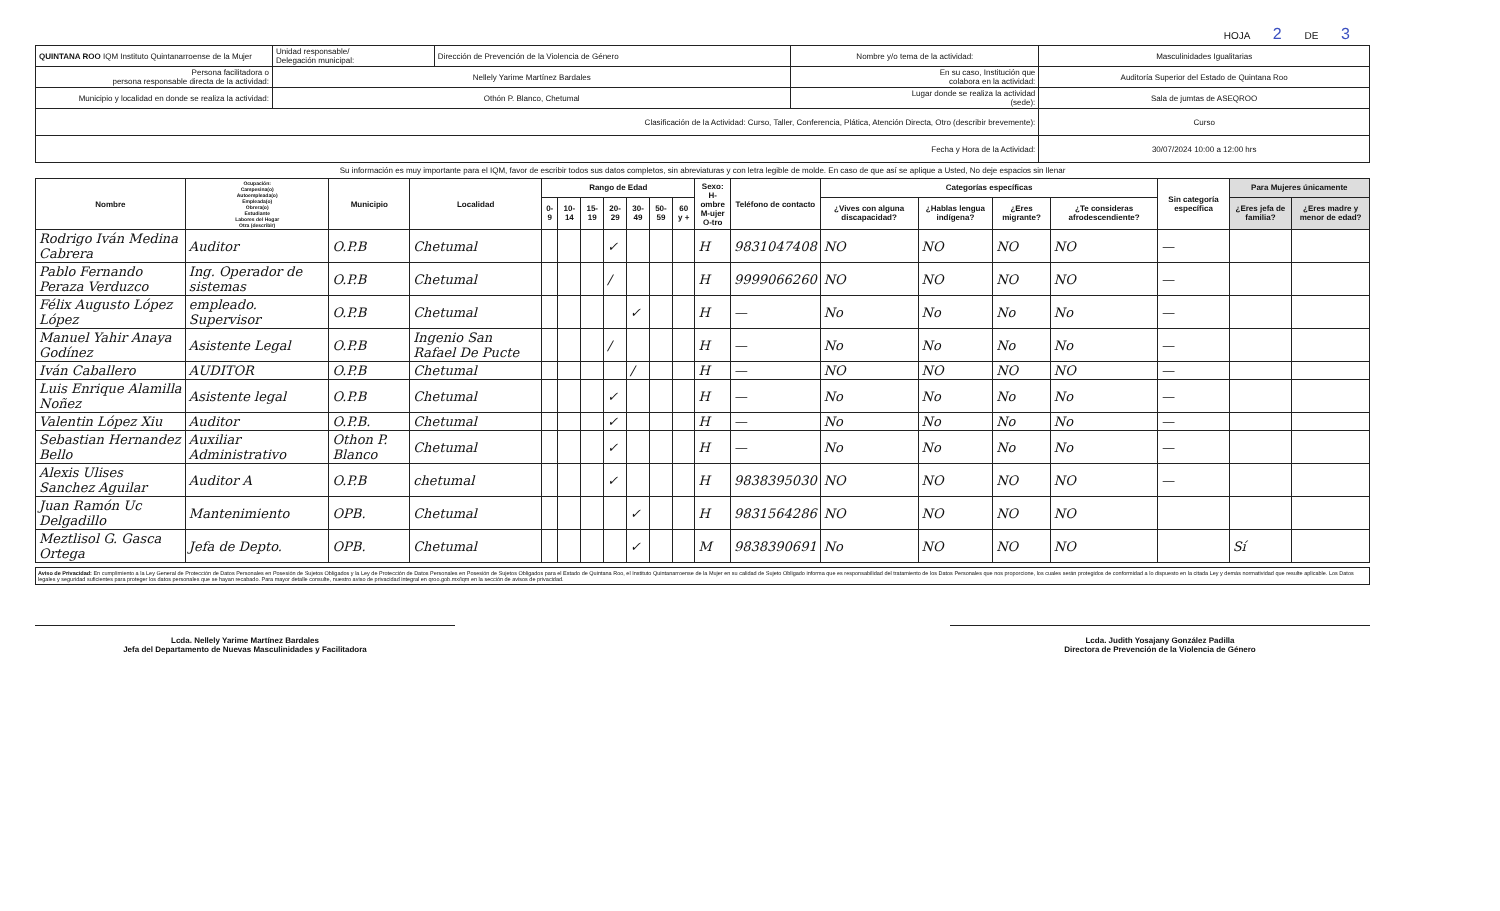HOJA 2 DE 3
| QUINTANA ROO IQM Instituto Quintanarroense de la Mujer | Unidad responsable/ Delegación municipal: | Dirección de Prevención de la Violencia de Género | Nombre y/o tema de la actividad: | Masculinidades Igualitarias |
| Persona facilitadora o persona responsable directa de la actividad: | Nellely Yarime Martínez Bardales | | En su caso, Institución que colabora en la actividad: | Auditoría Superior del Estado de Quintana Roo |
| Municipio y localidad en donde se realiza la actividad: | Othón P. Blanco, Chetumal | | Lugar donde se realiza la actividad (sede): | Sala de jumtas de ASEQROO |
| Clasificación de la Actividad: Curso, Taller, Conferencia, Plática, Atención Directa, Otro (describir brevemente): | | | | Curso |
| Fecha y Hora de la Actividad: | | | | 30/07/2024 10:00 a 12:00 hrs |
Su información es muy importante para el IQM, favor de escribir todos sus datos completos, sin abreviaturas y con letra legible de molde. En caso de que así se aplique a Usted, No deje espacios sin llenar
| Nombre | Ocupación: Campesina(o) Autoempleada(o) Empleada(o) Obrera(o) Estudiante Labores del Hogar Otra (describir) | Municipio | Localidad | Rango de Edad | | | | | | | Sexo: H-ombre M-ujer O-tro | Teléfono de contacto | Categorías específicas | | | | Sin categoría específica | Para Mujeres únicamente | |
| --- | --- | --- | --- | --- | --- | --- | --- | --- | --- | --- | --- | --- | --- | --- | --- | --- | --- | --- | --- |
| | | | | 0-9 | 10-14 | 15-19 | 20-29 | 30-49 | 50-59 | 60 y + | | | ¿Vives con alguna discapacidad? | ¿Hablas lengua indígena? | ¿Eres migrante? | ¿Te consideras afrodescendiente? | | ¿Eres jefa de familia? | ¿Eres madre y menor de edad? |
| Rodrigo Iván Medina Cabrera | Auditor | O.P.B | Chetumal | | | | ✓ | | | | H | 9831047408 | NO | NO | NO | NO | — | | |
| Pablo Fernando Peraza Verduzco | Ing. Operador de sistemas | O.P.B | Chetumal | | | | / | | | | H | 9999066260 | NO | NO | NO | NO | — | | |
| Félix Augusto López López | empleado. Supervisor | O.P.B | Chetumal | | | | | ✓ | | | H | — | No | No | No | No | — | | |
| Manuel Yahir Anaya Godínez | Asistente Legal | O.P.B | Ingenio San Rafael De Pucte | | | | / | | | | H | — | No | No | No | No | — | | |
| Iván Caballero | AUDITOR | O.P.B | Chetumal | | | | | / | | | H | — | NO | NO | NO | NO | — | | |
| Luis Enrique Alamilla Noñez | Asistente legal | O.P.B | Chetumal | | | | ✓ | | | | H | — | No | No | No | No | — | | |
| Valentin López Xiu | Auditor | O.P.B. | Chetumal | | | | ✓ | | | | H | — | No | No | No | No | — | | |
| Sebastian Hernandez Bello | Auxiliar Administrativo | Othon P. Blanco | Chetumal | | | | ✓ | | | | H | — | No | No | No | No | — | | |
| Alexis Ulises Sanchez Aguilar | Auditor A | O.P.B | chetumal | | | | ✓ | | | | H | 9838395030 | NO | NO | NO | NO | — | | |
| Juan Ramón Uc Delgadillo | Mantenimiento | OPB. | Chetumal | | | | | ✓ | | | H | 9831564286 | NO | NO | NO | NO | | | |
| Meztlisol G. Gasca Ortega | Jefa de Depto. | OPB. | Chetumal | | | | | ✓ | | | M | 9838390691 | No | NO | NO | NO | | Sí | |
Aviso de Privacidad: En cumplimiento a la Ley General de Protección de Datos Personales en Posesión de Sujetos Obligados y la Ley de Protección de Datos Personales en Posesión de Sujetos Obligados para el Estado de Quintana Roo, el Instituto Quintanarroense de la Mujer en su calidad de Sujeto Obligado informa que es responsabilidad del tratamiento de los Datos Personales que nos proporcione, los cuales serán protegidos de conformidad a lo dispuesto en la citada Ley y demás normatividad que resulte aplicable. Los Datos legales y seguridad suficientes para proteger los datos personales que se hayan recabado. Para mayor detalle consulte, nuestro aviso de privacidad integral en qroo.gob.mx/iqm en la sección de avisos de privacidad.
Lcda. Nellely Yarime Martínez Bardales
Jefa del Departamento de Nuevas Masculinidades y Facilitadora
Lcda. Judith Yosajany González Padilla
Directora de Prevención de la Violencia de Género